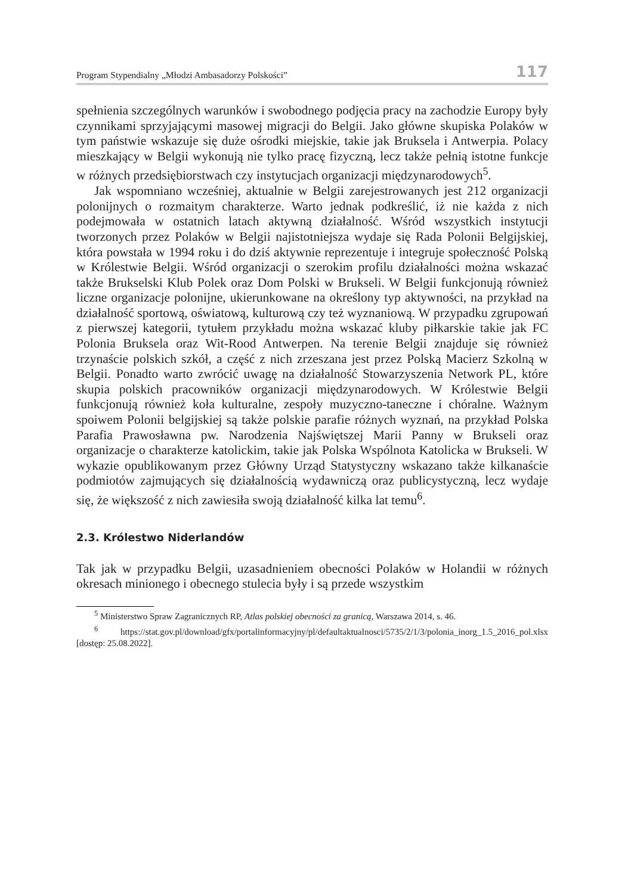Program Stypendialny „Młodzi Ambasadorzy Polskości” 117
spełnienia szczególnych warunków i swobodnego podjęcia pracy na zachodzie Europy były czynnikami sprzyjającymi masowej migracji do Belgii. Jako główne skupiska Polaków w tym państwie wskazuje się duże ośrodki miejskie, takie jak Bruksela i Antwerpia. Polacy mieszkający w Belgii wykonują nie tylko pracę fizyczną, lecz także pełnią istotne funkcje w różnych przedsiębiorstwach czy instytucjach organizacji międzynarodowych<sup>5</sup>.
Jak wspomniano wcześniej, aktualnie w Belgii zarejestrowanych jest 212 organizacji polonijnych o rozmaitym charakterze. Warto jednak podkreślić, iż nie każda z nich podejmowała w ostatnich latach aktywną działalność. Wśród wszystkich instytucji tworzonych przez Polaków w Belgii najistotniejsza wydaje się Rada Polonii Belgijskiej, która powstała w 1994 roku i do dziś aktywnie reprezentuje i integruje społeczność Polską w Królestwie Belgii. Wśród organizacji o szerokim profilu działalności można wskazać także Brukselski Klub Polek oraz Dom Polski w Brukseli. W Belgii funkcjonują również liczne organizacje polonijne, ukierunkowane na określony typ aktywności, na przykład na działalność sportową, oświatową, kulturową czy też wyznaniową. W przypadku zgrupowań z pierwszej kategorii, tytułem przykładu można wskazać kluby piłkarskie takie jak FC Polonia Bruksela oraz Wit-Rood Antwerpen. Na terenie Belgii znajduje się również trzynaście polskich szkół, a część z nich zrzeszana jest przez Polską Macierz Szkolną w Belgii. Ponadto warto zwrócić uwagę na działalność Stowarzyszenia Network PL, które skupia polskich pracowników organizacji międzynarodowych. W Królestwie Belgii funkcjonują również koła kulturalne, zespoły muzyczno-taneczne i chóralne. Ważnym spoiwem Polonii belgijskiej są także polskie parafie różnych wyznań, na przykład Polska Parafia Prawosławna pw. Narodzenia Najświętszej Marii Panny w Brukseli oraz organizacje o charakterze katolickim, takie jak Polska Wspólnota Katolicka w Brukseli. W wykazie opublikowanym przez Główny Urząd Statystyczny wskazano także kilkanaście podmiotów zajmujących się działalnością wydawniczą oraz publicystyczną, lecz wydaje się, że większość z nich zawiesiła swoją działalność kilka lat temu<sup>6</sup>.
2.3. Królestwo Niderlandów
Tak jak w przypadku Belgii, uzasadnieniem obecności Polaków w Holandii w różnych okresach minionego i obecnego stulecia były i są przede wszystkim
<sup>5</sup> Ministerstwo Spraw Zagranicznych RP, Atlas polskiej obecności za granicą, Warszawa 2014, s. 46.
<sup>6</sup> https://stat.gov.pl/download/gfx/portalinformacyjny/pl/defaultaktualnosci/5735/2/1/3/polonia_inorg_1.5_2016_pol.xlsx [dostęp: 25.08.2022].